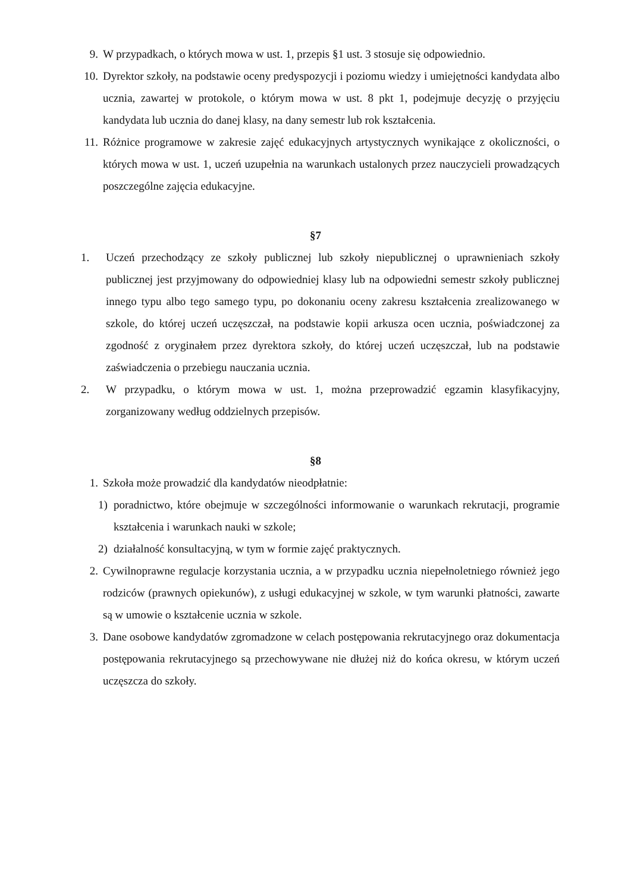9. W przypadkach, o których mowa w ust. 1, przepis §1 ust. 3 stosuje się odpowiednio.
10. Dyrektor szkoły, na podstawie oceny predyspozycji i poziomu wiedzy i umiejętności kandydata albo ucznia, zawartej w protokole, o którym mowa w ust. 8 pkt 1, podejmuje decyzję o przyjęciu kandydata lub ucznia do danej klasy, na dany semestr lub rok kształcenia.
11. Różnice programowe w zakresie zajęć edukacyjnych artystycznych wynikające z okoliczności, o których mowa w ust. 1, uczeń uzupełnia na warunkach ustalonych przez nauczycieli prowadzących poszczególne zajęcia edukacyjne.
§7
1. Uczeń przechodzący ze szkoły publicznej lub szkoły niepublicznej o uprawnieniach szkoły publicznej jest przyjmowany do odpowiedniej klasy lub na odpowiedni semestr szkoły publicznej innego typu albo tego samego typu, po dokonaniu oceny zakresu kształcenia zrealizowanego w szkole, do której uczeń uczęszczał, na podstawie kopii arkusza ocen ucznia, poświadczonej za zgodność z oryginałem przez dyrektora szkoły, do której uczeń uczęszczał, lub na podstawie zaświadczenia o przebiegu nauczania ucznia.
2. W przypadku, o którym mowa w ust. 1, można przeprowadzić egzamin klasyfikacyjny, zorganizowany według oddzielnych przepisów.
§8
1. Szkoła może prowadzić dla kandydatów nieodpłatnie:
1) poradnictwo, które obejmuje w szczególności informowanie o warunkach rekrutacji, programie kształcenia i warunkach nauki w szkole;
2) działalność konsultacyjną, w tym w formie zajęć praktycznych.
2. Cywilnoprawne regulacje korzystania ucznia, a w przypadku ucznia niepełnoletniego również jego rodziców (prawnych opiekunów), z usługi edukacyjnej w szkole, w tym warunki płatności, zawarte są w umowie o kształcenie ucznia w szkole.
3. Dane osobowe kandydatów zgromadzone w celach postępowania rekrutacyjnego oraz dokumentacja postępowania rekrutacyjnego są przechowywane nie dłużej niż do końca okresu, w którym uczeń uczęszcza do szkoły.